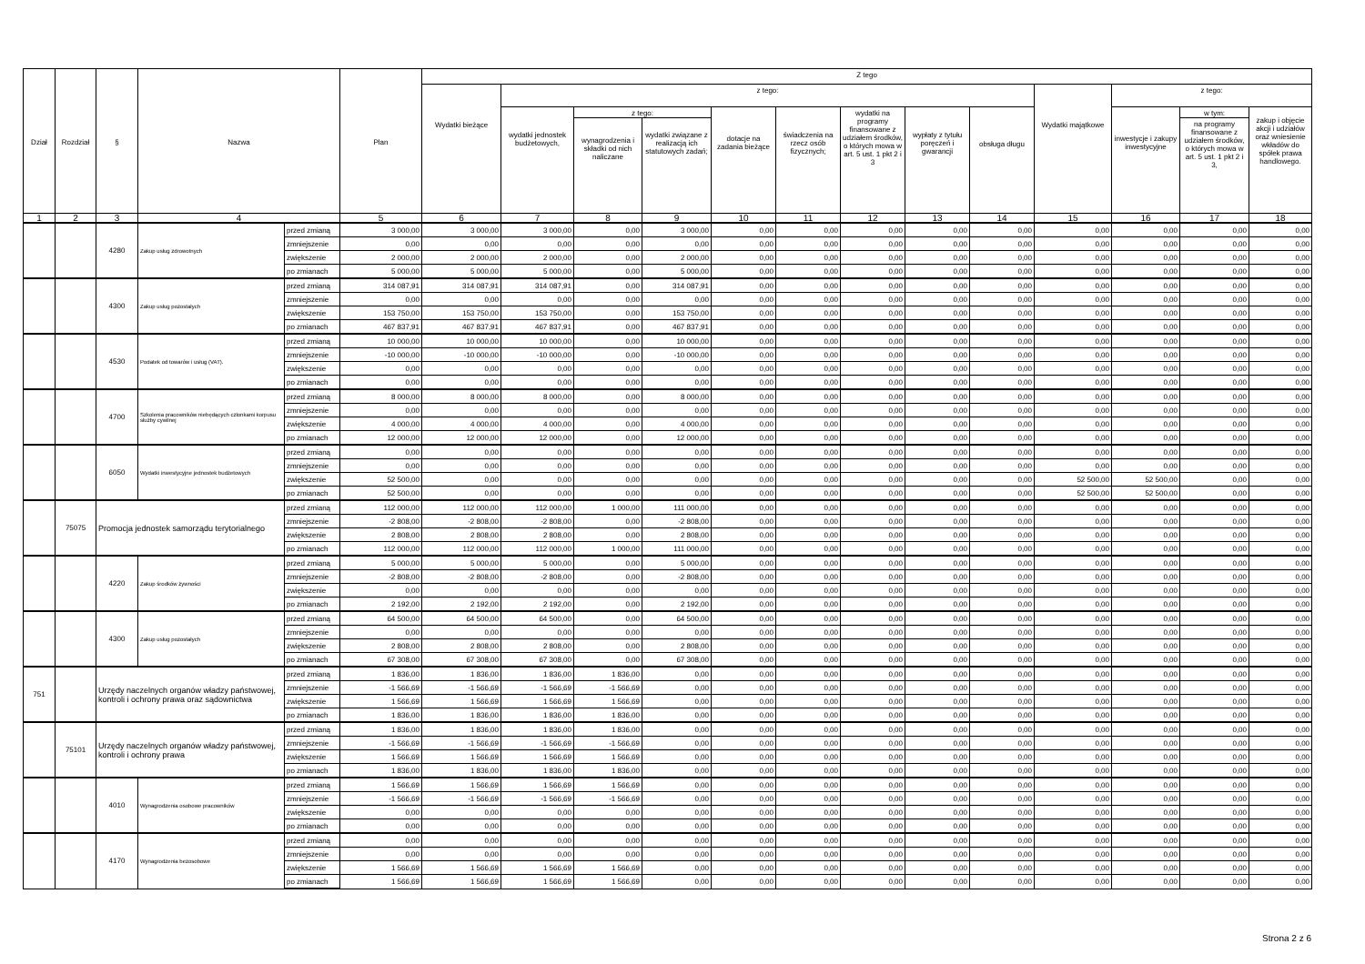| Dział | Rozdział | § | Nazwa | | Plan | Z tego | | | | | | | | | | | | |
| --- | --- | --- | --- | --- | --- | --- | --- | --- | --- | --- | --- | --- | --- | --- | --- | --- | --- | --- |
| | | | | | | Wydatki bieżące | z tego: | | | | | | | | Wydatki majątkowe | z tego: | | |
| | | | | | | | wydatki jednostek budżetowych, | z tego: | | dotacje na zadania bieżące | świadczenia na rzecz osób fizycznych; | wydatki na programy finansowane z udziałem środków, o których mowa w art. 5 ust. 1 pkt 2 i 3 | wypłaty z tytułu poręczeń i gwarancji | obsługa długu | | inwestycje i zakupy inwestycyjne | w tym: | zakup i objęcie akcji i udziałów oraz wniesienie wkładów do spółek prawa handlowego. |
| | | | | | | | | wynagrodzenia i składki od nich naliczane | wydatki związane z realizacją ich statutowych zadań; | | | | | | | | na programy finansowane z udziałem środków, o których mowa w art. 5 ust. 1 pkt 2 i 3, | |
| 1 | 2 | 3 | 4 | | 5 | 6 | 7 | 8 | 9 | 10 | 11 | 12 | 13 | 14 | 15 | 16 | 17 | 18 |
| | | 4280 | Zakup usług zdrowotnych | przed zmianą | 3 000,00 | 3 000,00 | 3 000,00 | 0,00 | 3 000,00 | 0,00 | 0,00 | 0,00 | 0,00 | 0,00 | 0,00 | 0,00 | 0,00 | 0,00 |
| | | | | zmniejszenie | 0,00 | 0,00 | 0,00 | 0,00 | 0,00 | 0,00 | 0,00 | 0,00 | 0,00 | 0,00 | 0,00 | 0,00 | 0,00 | 0,00 |
| | | | | zwiększenie | 2 000,00 | 2 000,00 | 2 000,00 | 0,00 | 2 000,00 | 0,00 | 0,00 | 0,00 | 0,00 | 0,00 | 0,00 | 0,00 | 0,00 | 0,00 |
| | | | | po zmianach | 5 000,00 | 5 000,00 | 5 000,00 | 0,00 | 5 000,00 | 0,00 | 0,00 | 0,00 | 0,00 | 0,00 | 0,00 | 0,00 | 0,00 | 0,00 |
| | | 4300 | Zakup usług pozostałych | przed zmianą | 314 087,91 | 314 087,91 | 314 087,91 | 0,00 | 314 087,91 | 0,00 | 0,00 | 0,00 | 0,00 | 0,00 | 0,00 | 0,00 | 0,00 | 0,00 |
| | | | | zmniejszenie | 0,00 | 0,00 | 0,00 | 0,00 | 0,00 | 0,00 | 0,00 | 0,00 | 0,00 | 0,00 | 0,00 | 0,00 | 0,00 | 0,00 |
| | | | | zwiększenie | 153 750,00 | 153 750,00 | 153 750,00 | 0,00 | 153 750,00 | 0,00 | 0,00 | 0,00 | 0,00 | 0,00 | 0,00 | 0,00 | 0,00 | 0,00 |
| | | | | po zmianach | 467 837,91 | 467 837,91 | 467 837,91 | 0,00 | 467 837,91 | 0,00 | 0,00 | 0,00 | 0,00 | 0,00 | 0,00 | 0,00 | 0,00 | 0,00 |
| | | 4530 | Podatek od towarów i usług (VAT). | przed zmianą | 10 000,00 | 10 000,00 | 10 000,00 | 0,00 | 10 000,00 | 0,00 | 0,00 | 0,00 | 0,00 | 0,00 | 0,00 | 0,00 | 0,00 | 0,00 |
| | | | | zmniejszenie | -10 000,00 | -10 000,00 | -10 000,00 | 0,00 | -10 000,00 | 0,00 | 0,00 | 0,00 | 0,00 | 0,00 | 0,00 | 0,00 | 0,00 | 0,00 |
| | | | | zwiększenie | 0,00 | 0,00 | 0,00 | 0,00 | 0,00 | 0,00 | 0,00 | 0,00 | 0,00 | 0,00 | 0,00 | 0,00 | 0,00 | 0,00 |
| | | | | po zmianach | 0,00 | 0,00 | 0,00 | 0,00 | 0,00 | 0,00 | 0,00 | 0,00 | 0,00 | 0,00 | 0,00 | 0,00 | 0,00 | 0,00 |
| | | 4700 | Szkolenia pracowników niebędących członkami korpusu służby cywilnej | przed zmianą | 8 000,00 | 8 000,00 | 8 000,00 | 0,00 | 8 000,00 | 0,00 | 0,00 | 0,00 | 0,00 | 0,00 | 0,00 | 0,00 | 0,00 | 0,00 |
| | | | | zmniejszenie | 0,00 | 0,00 | 0,00 | 0,00 | 0,00 | 0,00 | 0,00 | 0,00 | 0,00 | 0,00 | 0,00 | 0,00 | 0,00 | 0,00 |
| | | | | zwiększenie | 4 000,00 | 4 000,00 | 4 000,00 | 0,00 | 4 000,00 | 0,00 | 0,00 | 0,00 | 0,00 | 0,00 | 0,00 | 0,00 | 0,00 | 0,00 |
| | | | | po zmianach | 12 000,00 | 12 000,00 | 12 000,00 | 0,00 | 12 000,00 | 0,00 | 0,00 | 0,00 | 0,00 | 0,00 | 0,00 | 0,00 | 0,00 | 0,00 |
| | | 6050 | Wydatki inwestycyjne jednostek budżetowych | przed zmianą | 0,00 | 0,00 | 0,00 | 0,00 | 0,00 | 0,00 | 0,00 | 0,00 | 0,00 | 0,00 | 0,00 | 0,00 | 0,00 | 0,00 |
| | | | | zmniejszenie | 0,00 | 0,00 | 0,00 | 0,00 | 0,00 | 0,00 | 0,00 | 0,00 | 0,00 | 0,00 | 0,00 | 0,00 | 0,00 | 0,00 |
| | | | | zwiększenie | 52 500,00 | 0,00 | 0,00 | 0,00 | 0,00 | 0,00 | 0,00 | 0,00 | 0,00 | 0,00 | 52 500,00 | 52 500,00 | 0,00 | 0,00 |
| | | | | po zmianach | 52 500,00 | 0,00 | 0,00 | 0,00 | 0,00 | 0,00 | 0,00 | 0,00 | 0,00 | 0,00 | 52 500,00 | 52 500,00 | 0,00 | 0,00 |
| | 75075 | Promocja jednostek samorządu terytorialnego | | przed zmianą | 112 000,00 | 112 000,00 | 112 000,00 | 1 000,00 | 111 000,00 | 0,00 | 0,00 | 0,00 | 0,00 | 0,00 | 0,00 | 0,00 | 0,00 | 0,00 |
| | | | | zmniejszenie | -2 808,00 | -2 808,00 | -2 808,00 | 0,00 | -2 808,00 | 0,00 | 0,00 | 0,00 | 0,00 | 0,00 | 0,00 | 0,00 | 0,00 | 0,00 |
| | | | | zwiększenie | 2 808,00 | 2 808,00 | 2 808,00 | 0,00 | 2 808,00 | 0,00 | 0,00 | 0,00 | 0,00 | 0,00 | 0,00 | 0,00 | 0,00 | 0,00 |
| | | | | po zmianach | 112 000,00 | 112 000,00 | 112 000,00 | 1 000,00 | 111 000,00 | 0,00 | 0,00 | 0,00 | 0,00 | 0,00 | 0,00 | 0,00 | 0,00 | 0,00 |
| | | 4220 | Zakup środków żywności | przed zmianą | 5 000,00 | 5 000,00 | 5 000,00 | 0,00 | 5 000,00 | 0,00 | 0,00 | 0,00 | 0,00 | 0,00 | 0,00 | 0,00 | 0,00 | 0,00 |
| | | | | zmniejszenie | -2 808,00 | -2 808,00 | -2 808,00 | 0,00 | -2 808,00 | 0,00 | 0,00 | 0,00 | 0,00 | 0,00 | 0,00 | 0,00 | 0,00 | 0,00 |
| | | | | zwiększenie | 0,00 | 0,00 | 0,00 | 0,00 | 0,00 | 0,00 | 0,00 | 0,00 | 0,00 | 0,00 | 0,00 | 0,00 | 0,00 | 0,00 |
| | | | | po zmianach | 2 192,00 | 2 192,00 | 2 192,00 | 0,00 | 2 192,00 | 0,00 | 0,00 | 0,00 | 0,00 | 0,00 | 0,00 | 0,00 | 0,00 | 0,00 |
| | | 4300 | Zakup usług pozostałych | przed zmianą | 64 500,00 | 64 500,00 | 64 500,00 | 0,00 | 64 500,00 | 0,00 | 0,00 | 0,00 | 0,00 | 0,00 | 0,00 | 0,00 | 0,00 | 0,00 |
| | | | | zmniejszenie | 0,00 | 0,00 | 0,00 | 0,00 | 0,00 | 0,00 | 0,00 | 0,00 | 0,00 | 0,00 | 0,00 | 0,00 | 0,00 | 0,00 |
| | | | | zwiększenie | 2 808,00 | 2 808,00 | 2 808,00 | 0,00 | 2 808,00 | 0,00 | 0,00 | 0,00 | 0,00 | 0,00 | 0,00 | 0,00 | 0,00 | 0,00 |
| | | | | po zmianach | 67 308,00 | 67 308,00 | 67 308,00 | 0,00 | 67 308,00 | 0,00 | 0,00 | 0,00 | 0,00 | 0,00 | 0,00 | 0,00 | 0,00 | 0,00 |
| 751 | | Urzędy naczelnych organów władzy państwowej, kontroli i ochrony prawa oraz sądownictwa | | przed zmianą | 1 836,00 | 1 836,00 | 1 836,00 | 1 836,00 | 0,00 | 0,00 | 0,00 | 0,00 | 0,00 | 0,00 | 0,00 | 0,00 | 0,00 | 0,00 |
| | | | | zmniejszenie | -1 566,69 | -1 566,69 | -1 566,69 | -1 566,69 | 0,00 | 0,00 | 0,00 | 0,00 | 0,00 | 0,00 | 0,00 | 0,00 | 0,00 | 0,00 |
| | | | | zwiększenie | 1 566,69 | 1 566,69 | 1 566,69 | 1 566,69 | 0,00 | 0,00 | 0,00 | 0,00 | 0,00 | 0,00 | 0,00 | 0,00 | 0,00 | 0,00 |
| | | | | po zmianach | 1 836,00 | 1 836,00 | 1 836,00 | 1 836,00 | 0,00 | 0,00 | 0,00 | 0,00 | 0,00 | 0,00 | 0,00 | 0,00 | 0,00 | 0,00 |
| | 75101 | Urzędy naczelnych organów władzy państwowej, kontroli i ochrony prawa | | przed zmianą | 1 836,00 | 1 836,00 | 1 836,00 | 1 836,00 | 0,00 | 0,00 | 0,00 | 0,00 | 0,00 | 0,00 | 0,00 | 0,00 | 0,00 | 0,00 |
| | | | | zmniejszenie | -1 566,69 | -1 566,69 | -1 566,69 | -1 566,69 | 0,00 | 0,00 | 0,00 | 0,00 | 0,00 | 0,00 | 0,00 | 0,00 | 0,00 | 0,00 |
| | | | | zwiększenie | 1 566,69 | 1 566,69 | 1 566,69 | 1 566,69 | 0,00 | 0,00 | 0,00 | 0,00 | 0,00 | 0,00 | 0,00 | 0,00 | 0,00 | 0,00 |
| | | | | po zmianach | 1 836,00 | 1 836,00 | 1 836,00 | 1 836,00 | 0,00 | 0,00 | 0,00 | 0,00 | 0,00 | 0,00 | 0,00 | 0,00 | 0,00 | 0,00 |
| | | 4010 | Wynagrodzenia osobowe pracowników | przed zmianą | 1 566,69 | 1 566,69 | 1 566,69 | 1 566,69 | 0,00 | 0,00 | 0,00 | 0,00 | 0,00 | 0,00 | 0,00 | 0,00 | 0,00 | 0,00 |
| | | | | zmniejszenie | -1 566,69 | -1 566,69 | -1 566,69 | -1 566,69 | 0,00 | 0,00 | 0,00 | 0,00 | 0,00 | 0,00 | 0,00 | 0,00 | 0,00 | 0,00 |
| | | | | zwiększenie | 0,00 | 0,00 | 0,00 | 0,00 | 0,00 | 0,00 | 0,00 | 0,00 | 0,00 | 0,00 | 0,00 | 0,00 | 0,00 | 0,00 |
| | | | | po zmianach | 0,00 | 0,00 | 0,00 | 0,00 | 0,00 | 0,00 | 0,00 | 0,00 | 0,00 | 0,00 | 0,00 | 0,00 | 0,00 | 0,00 |
| | | 4170 | Wynagrodzenia bezosobowe | przed zmianą | 0,00 | 0,00 | 0,00 | 0,00 | 0,00 | 0,00 | 0,00 | 0,00 | 0,00 | 0,00 | 0,00 | 0,00 | 0,00 | 0,00 |
| | | | | zmniejszenie | 0,00 | 0,00 | 0,00 | 0,00 | 0,00 | 0,00 | 0,00 | 0,00 | 0,00 | 0,00 | 0,00 | 0,00 | 0,00 | 0,00 |
| | | | | zwiększenie | 1 566,69 | 1 566,69 | 1 566,69 | 1 566,69 | 0,00 | 0,00 | 0,00 | 0,00 | 0,00 | 0,00 | 0,00 | 0,00 | 0,00 | 0,00 |
| | | | | po zmianach | 1 566,69 | 1 566,69 | 1 566,69 | 1 566,69 | 0,00 | 0,00 | 0,00 | 0,00 | 0,00 | 0,00 | 0,00 | 0,00 | 0,00 | 0,00 |
Strona 2 z 6